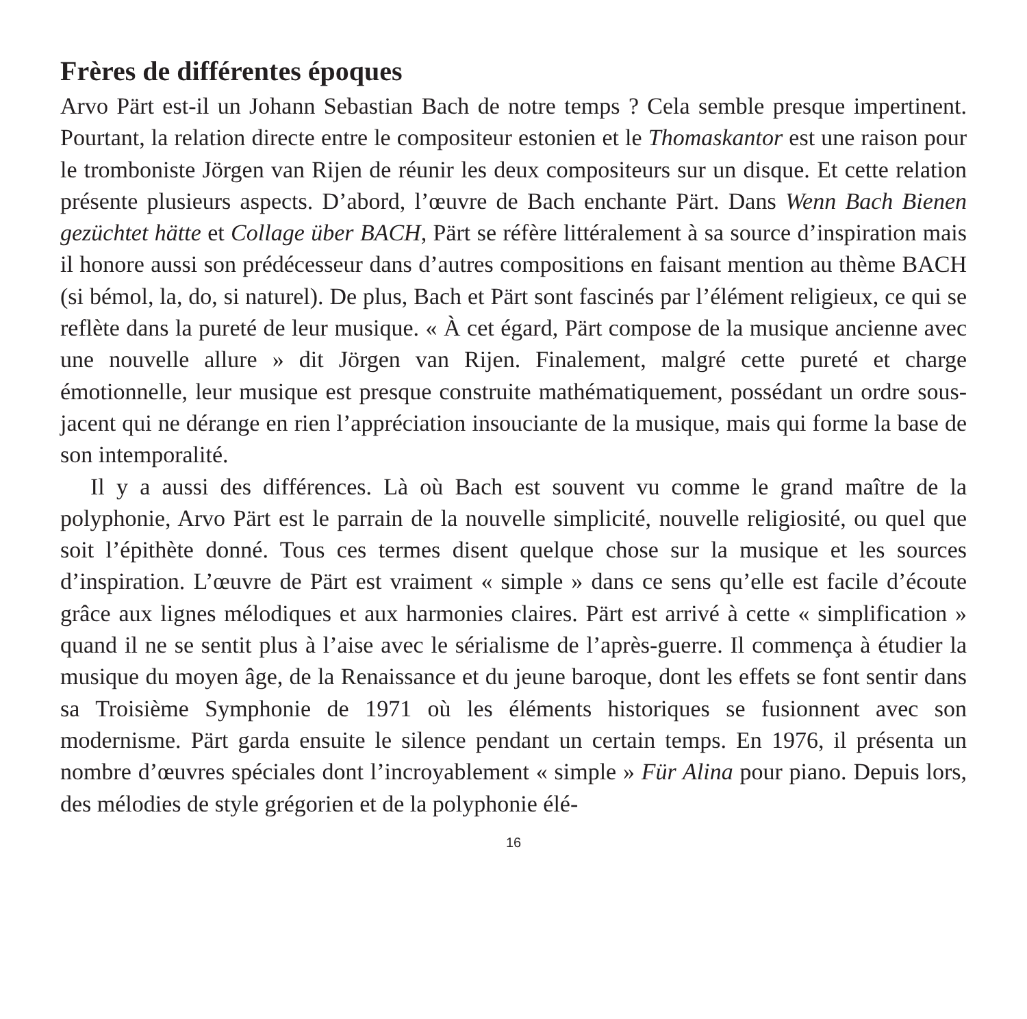Frères de différentes époques
Arvo Pärt est-il un Johann Sebastian Bach de notre temps ? Cela semble presque impertinent. Pourtant, la relation directe entre le compositeur estonien et le Thomas­kantor est une raison pour le tromboniste Jörgen van Rijen de réunir les deux com­positeurs sur un disque. Et cette relation présente plusieurs aspects. D’abord, l’œuvre de Bach enchante Pärt. Dans Wenn Bach Bienen gezüchtet hätte et Collage über BACH, Pärt se réfère littéralement à sa source d’inspiration mais il honore aussi son prédécesseur dans d’autres compositions en faisant mention au thème BACH (si bémol, la, do, si naturel). De plus, Bach et Pärt sont fascinés par l’élé­ment religieux, ce qui se reflète dans la pureté de leur musique. « À cet égard, Pärt compose de la musique ancienne avec une nouvelle allure » dit Jörgen van Rijen. Finalement, malgré cette pureté et charge émotionnelle, leur musique est presque construite mathématiquement, possédant un ordre sous-jacent qui ne dérange en rien l’appréciation insouciante de la musique, mais qui forme la base de son intem­poralité.
Il y a aussi des différences. Là où Bach est souvent vu comme le grand maître de la polyphonie, Arvo Pärt est le parrain de la nouvelle simplicité, nouvelle reli­giosité, ou quel que soit l’épithète donné. Tous ces termes disent quelque chose sur la musique et les sources d’inspiration. L’œuvre de Pärt est vraiment « simple » dans ce sens qu’elle est facile d’écoute grâce aux lignes mélodiques et aux harmo­nies claires. Pärt est arrivé à cette « simplification » quand il ne se sentit plus à l’aise avec le sérialisme de l’après-guerre. Il commença à étudier la musique du moyen âge, de la Renaissance et du jeune baroque, dont les effets se font sentir dans sa Troisième Symphonie de 1971 où les éléments historiques se fusionnent avec son modernisme. Pärt garda ensuite le silence pendant un certain temps. En 1976, il présenta un nombre d’œuvres spéciales dont l’incroyablement « simple » Für Alina pour piano. Depuis lors, des mélodies de style grégorien et de la polyphonie élé-
16